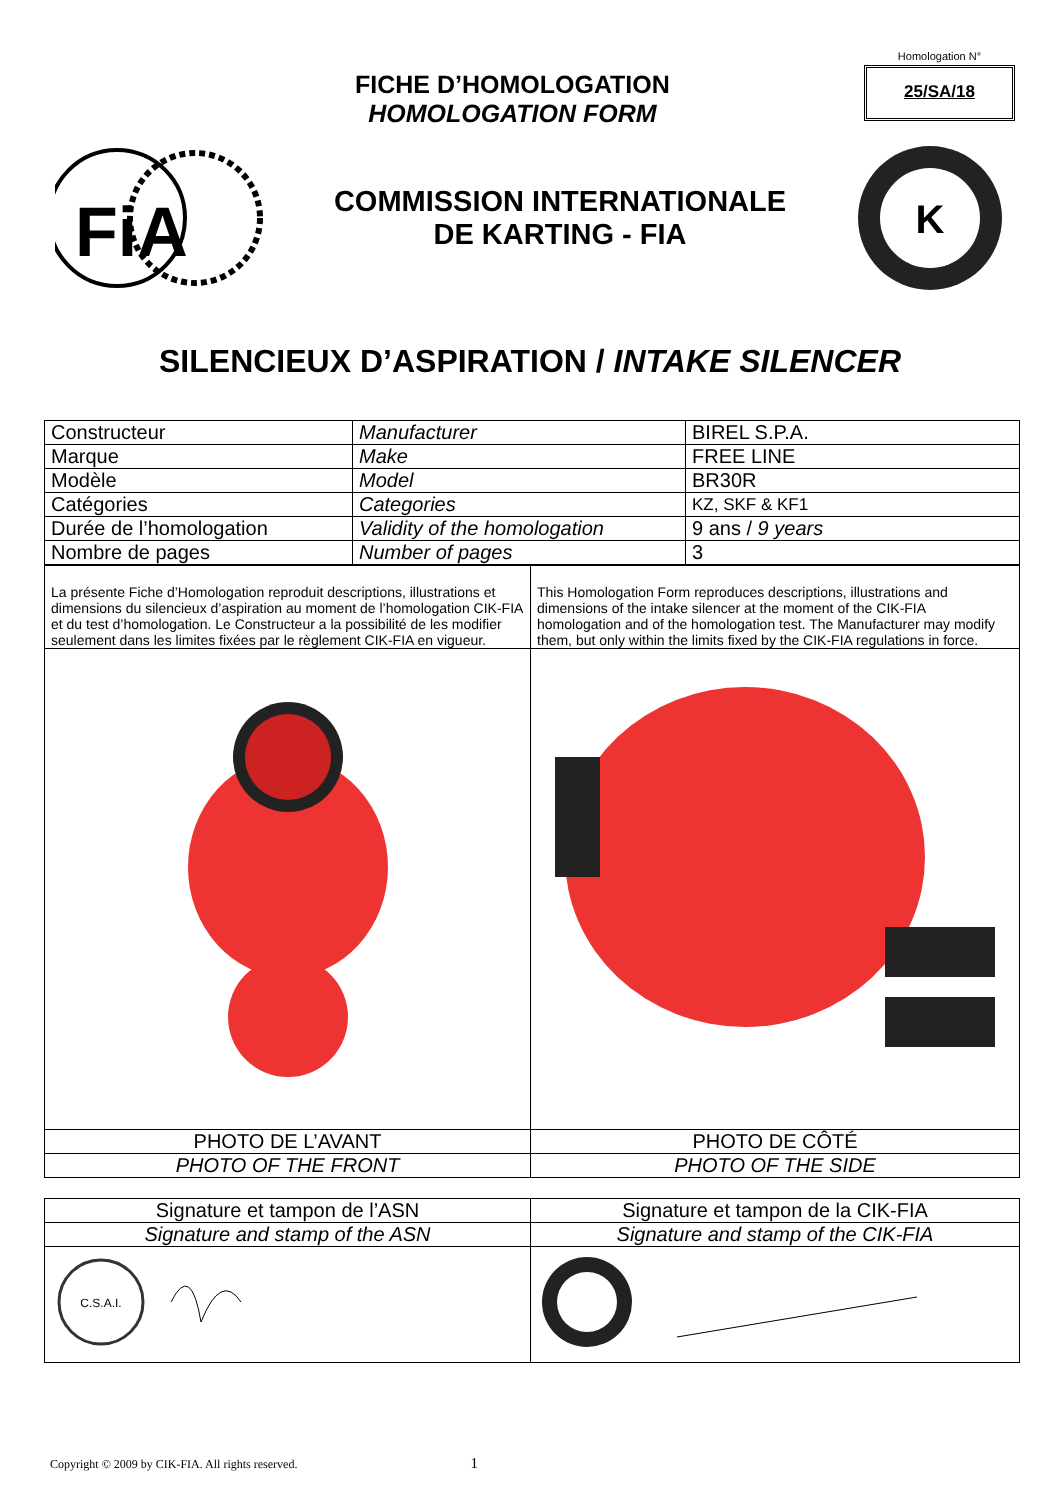FICHE D’HOMOLOGATION
HOMOLOGATION FORM
Homologation N°
25/SA/18
FiA
COMMISSION INTERNATIONALE
DE KARTING - FIA
K
SILENCIEUX D’ASPIRATION / INTAKE SILENCER
| Constructeur | Manufacturer | BIREL S.P.A. |
| Marque | Make | FREE LINE |
| Modèle | Model | BR30R |
| Catégories | Categories | KZ, SKF & KF1 |
| Durée de l’homologation | Validity of the homologation | 9 ans / 9 years |
| Nombre de pages | Number of pages | 3 |
| La présente Fiche d’Homologation reproduit descriptions, illustrations et dimensions du silencieux d’aspiration au moment de l’homologation CIK-FIA et du test d’homologation. Le Constructeur a la possibilité de les modifier seulement dans les limites fixées par le règlement CIK-FIA en vigueur. | This Homologation Form reproduces descriptions, illustrations and dimensions of the intake silencer at the moment of the CIK-FIA homologation and of the homologation test. The Manufacturer may modify them, but only within the limits fixed by the CIK-FIA regulations in force. |
| PHOTO DE L’AVANT | PHOTO DE CÔTÉ |
| PHOTO OF THE FRONT | PHOTO OF THE SIDE |
| Signature et tampon de l’ASN | Signature et tampon de la CIK-FIA |
| Signature and stamp of the ASN | Signature and stamp of the CIK-FIA |
| C.S.A.I. | |
Copyright © 2009 by CIK-FIA. All rights reserved. 1